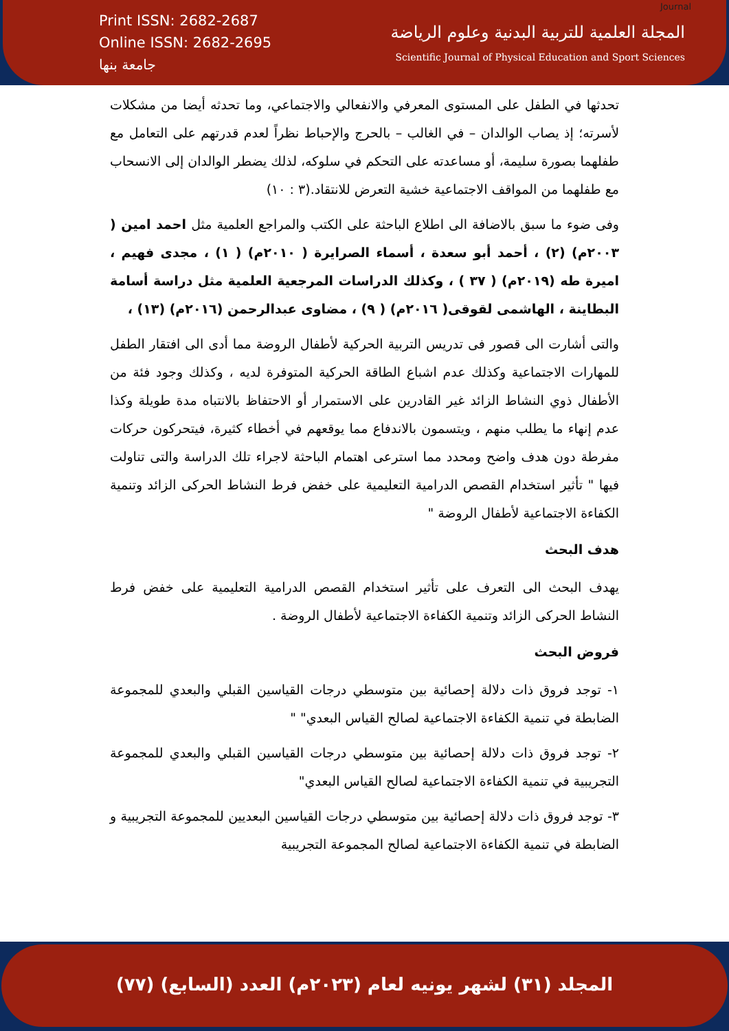Print ISSN: 2682-2687
Online ISSN: 2682-2695
جامعة بنها
المجلة العلمية للتربية البدنية وعلوم الرياضة
Scientific Journal of Physical Education and Sport Sciences
Journal
تحدثها في الطفل على المستوى المعرفي والانفعالي والاجتماعي، وما تحدثه أيضا من مشكلات لأسرته؛ إذ يصاب الوالدان – في الغالب – بالحرج والإحباط نظراً لعدم قدرتهم على التعامل مع طفلهما بصورة سليمة، أو مساعدته على التحكم في سلوكه، لذلك يضطر الوالدان إلى الانسحاب مع طفلهما من المواقف الاجتماعية خشية التعرض للانتقاد.(٣ : ١٠)
وفى ضوء ما سبق بالاضافة الى اطلاع الباحثة على الكتب والمراجع العلمية مثل احمد امين ( ٢٠٠٣م) (٢) ، أحمد أبو سعدة ، أسماء الصرايرة ( ٢٠١٠م) ( ١) ، مجدى فهيم ، اميرة طه (٢٠١٩م) ( ٣٧ ) ، وكذلك الدراسات المرجعية العلمية مثل دراسة أسامة البطاينة ، الهاشمى لقوقى( ٢٠١٦م) ( ٩) ، مضاوى عبدالرحمن (٢٠١٦م) (١٣) ،
والتى أشارت الى قصور فى تدريس التربية الحركية لأطفال الروضة مما أدى الى افتقار الطفل للمهارات الاجتماعية وكذلك عدم اشباع الطاقة الحركية المتوفرة لديه ، وكذلك وجود فئة من الأطفال ذوي النشاط الزائد غير القادرين على الاستمرار أو الاحتفاظ بالانتباه مدة طويلة وكذا عدم إنهاء ما يطلب منهم ، ويتسمون بالاندفاع مما يوقعهم في أخطاء كثيرة، فيتحركون حركات مفرطة دون هدف واضح ومحدد مما استرعى اهتمام الباحثة لاجراء تلك الدراسة والتى تناولت فيها " تأثير استخدام القصص الدرامية التعليمية على خفض فرط النشاط الحركى الزائد وتنمية الكفاءة الاجتماعية لأطفال الروضة "
هدف البحث
يهدف البحث الى التعرف على تأثير استخدام القصص الدرامية التعليمية على خفض فرط النشاط الحركى الزائد وتنمية الكفاءة الاجتماعية لأطفال الروضة .
فروض البحث
١- توجد فروق ذات دلالة إحصائية بين متوسطي درجات القياسين القبلي والبعدي للمجموعة الضابطة في تنمية الكفاءة الاجتماعية لصالح القياس البعدي" "
٢- توجد فروق ذات دلالة إحصائية بين متوسطي درجات القياسين القبلي والبعدي للمجموعة التجريبية في تنمية الكفاءة الاجتماعية لصالح القياس البعدي"
٣- توجد فروق ذات دلالة إحصائية بين متوسطي درجات القياسين البعديين للمجموعة التجريبية و الضابطة في تنمية الكفاءة الاجتماعية لصالح المجموعة التجريبية
المجلد (٣١) لشهر يونيه لعام (٢٠٢٣م) العدد (السابع) (٧٧)